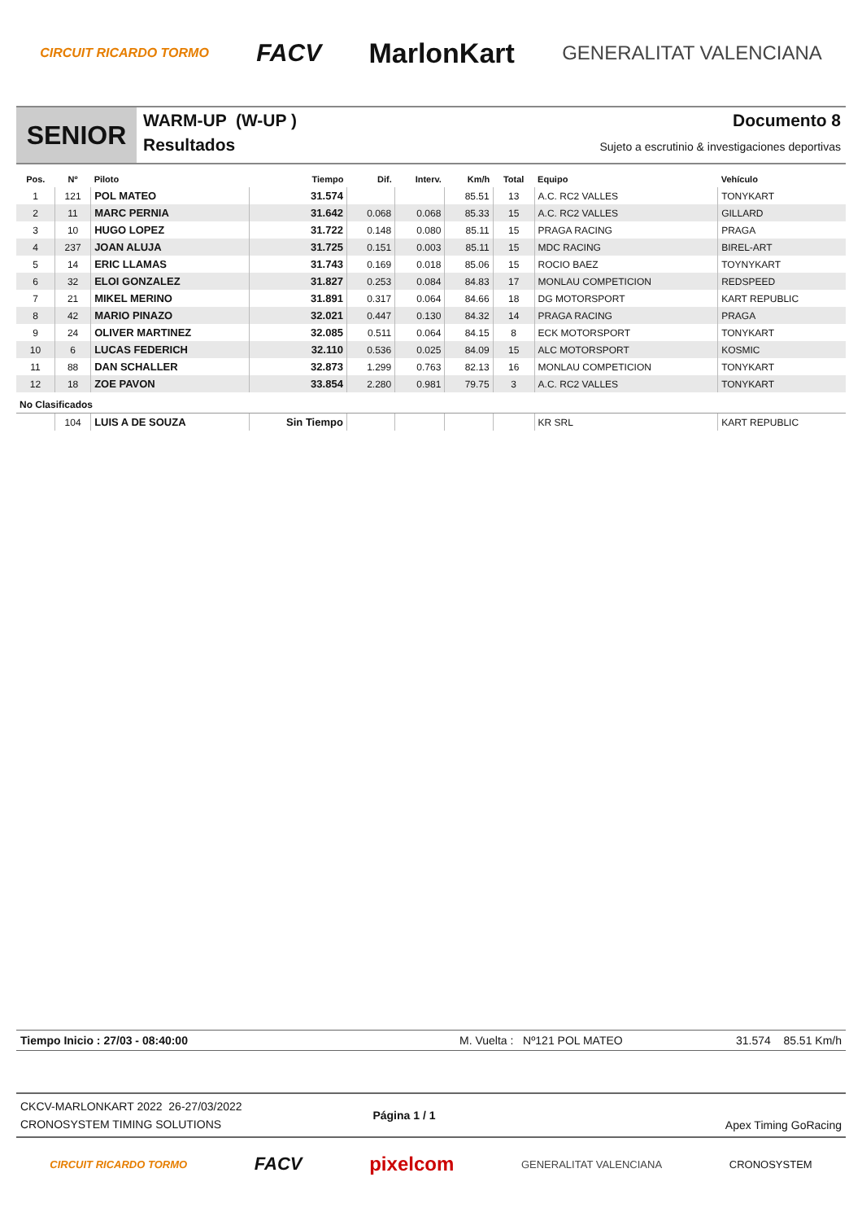CIRCUIT RICARDO TORMO FACV MarlonKart GENERALITAT VALENCIANA
SENIOR
WARM-UP (W-UP )
Resultados
Documento 8
Sujeto a escrutinio & investigaciones deportivas
| Pos. | Nº | Piloto | Tiempo | Dif. | Interv. | Km/h | Total | Equipo | Vehículo |
| --- | --- | --- | --- | --- | --- | --- | --- | --- | --- |
| 1 | 121 | POL MATEO | 31.574 | | | 85.51 | 13 | A.C. RC2 VALLES | TONYKART |
| 2 | 11 | MARC PERNIA | 31.642 | 0.068 | 0.068 | 85.33 | 15 | A.C. RC2 VALLES | GILLARD |
| 3 | 10 | HUGO LOPEZ | 31.722 | 0.148 | 0.080 | 85.11 | 15 | PRAGA RACING | PRAGA |
| 4 | 237 | JOAN ALUJA | 31.725 | 0.151 | 0.003 | 85.11 | 15 | MDC RACING | BIREL-ART |
| 5 | 14 | ERIC LLAMAS | 31.743 | 0.169 | 0.018 | 85.06 | 15 | ROCIO BAEZ | TOYNYKART |
| 6 | 32 | ELOI GONZALEZ | 31.827 | 0.253 | 0.084 | 84.83 | 17 | MONLAU COMPETICION | REDSPEED |
| 7 | 21 | MIKEL MERINO | 31.891 | 0.317 | 0.064 | 84.66 | 18 | DG MOTORSPORT | KART REPUBLIC |
| 8 | 42 | MARIO PINAZO | 32.021 | 0.447 | 0.130 | 84.32 | 14 | PRAGA RACING | PRAGA |
| 9 | 24 | OLIVER MARTINEZ | 32.085 | 0.511 | 0.064 | 84.15 | 8 | ECK MOTORSPORT | TONYKART |
| 10 | 6 | LUCAS FEDERICH | 32.110 | 0.536 | 0.025 | 84.09 | 15 | ALC MOTORSPORT | KOSMIC |
| 11 | 88 | DAN SCHALLER | 32.873 | 1.299 | 0.763 | 82.13 | 16 | MONLAU COMPETICION | TONYKART |
| 12 | 18 | ZOE PAVON | 33.854 | 2.280 | 0.981 | 79.75 | 3 | A.C. RC2 VALLES | TONYKART |
| No Clasificados | | | | | | | | | |
| | 104 | LUIS A DE SOUZA | Sin Tiempo | | | | | KR SRL | KART REPUBLIC |
Tiempo Inicio : 27/03 - 08:40:00 M. Vuelta : Nº121 POL MATEO 31.574 85.51 Km/h
CKCV-MARLONKART 2022 26-27/03/2022
CRONOSYSTEM TIMING SOLUTIONS
Página 1 / 1
Apex Timing GoRacing
CIRCUIT RICARDO TORMO FACV pixelcom GENERALITAT VALENCIANA CRONOSYSTEM